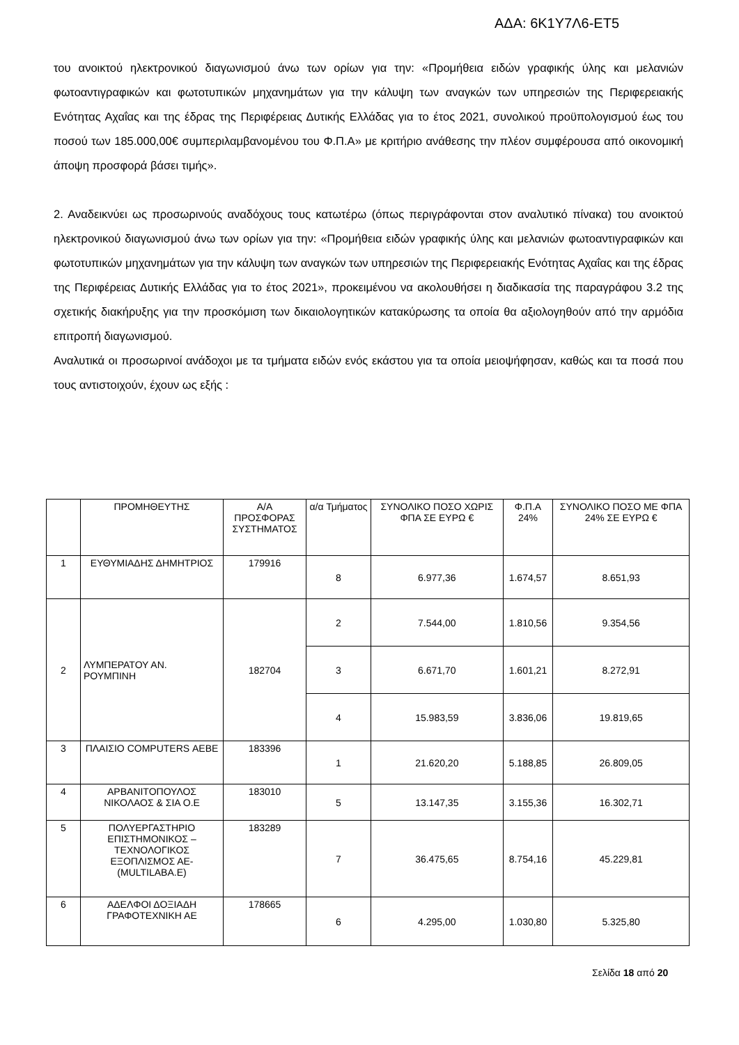ΑΔΑ: 6Κ1Υ7Λ6-ΕΤ5
του ανοικτού ηλεκτρονικού διαγωνισμού άνω των ορίων για την: «Προμήθεια ειδών γραφικής ύλης και μελανιών φωτοαντιγραφικών και φωτοτυπικών μηχανημάτων για την κάλυψη των αναγκών των υπηρεσιών της Περιφερειακής Ενότητας Αχαΐας και της έδρας της Περιφέρειας Δυτικής Ελλάδας για το έτος 2021, συνολικού προϋπολογισμού έως του ποσού των 185.000,00€ συμπεριλαμβανομένου του Φ.Π.Α» με κριτήριο ανάθεσης την πλέον συμφέρουσα από οικονομική άποψη προσφορά βάσει τιμής».
2. Αναδεικνύει ως προσωρινούς αναδόχους τους κατωτέρω (όπως περιγράφονται στον αναλυτικό πίνακα) του ανοικτού ηλεκτρονικού διαγωνισμού άνω των ορίων για την: «Προμήθεια ειδών γραφικής ύλης και μελανιών φωτοαντιγραφικών και φωτοτυπικών μηχανημάτων για την κάλυψη των αναγκών των υπηρεσιών της Περιφερειακής Ενότητας Αχαΐας και της έδρας της Περιφέρειας Δυτικής Ελλάδας για το έτος 2021», προκειμένου να ακολουθήσει η διαδικασία της παραγράφου 3.2 της σχετικής διακήρυξης για την προσκόμιση των δικαιολογητικών κατακύρωσης τα οποία θα αξιολογηθούν από την αρμόδια επιτροπή διαγωνισμού.
Αναλυτικά οι προσωρινοί ανάδοχοι με τα τμήματα ειδών ενός εκάστου για τα οποία μειοψήφησαν, καθώς και τα ποσά που τους αντιστοιχούν, έχουν ως εξής :
| | ΠΡΟΜΗΘΕΥΤΗΣ | Α/Α ΠΡΟΣΦΟΡΑΣ ΣΥΣΤΗΜΑΤΟΣ | α/α Τμήματος | ΣΥΝΟΛΙΚΟ ΠΟΣΟ ΧΩΡΙΣ ΦΠΑ ΣΕ ΕΥΡΩ € | Φ.Π.Α 24% | ΣΥΝΟΛΙΚΟ ΠΟΣΟ ΜΕ ΦΠΑ 24% ΣΕ ΕΥΡΩ € |
| --- | --- | --- | --- | --- | --- | --- |
| 1 | ΕΥΘΥΜΙΑΔΗΣ ΔΗΜΗΤΡΙΟΣ | 179916 | 8 | 6.977,36 | 1.674,57 | 8.651,93 |
| 2 | ΛΥΜΠΕΡΑΤΟΥ ΑΝ. ΡΟΥΜΠΙΝΗ | 182704 | 2 | 7.544,00 | 1.810,56 | 9.354,56 |
| | | | 3 | 6.671,70 | 1.601,21 | 8.272,91 |
| | | | 4 | 15.983,59 | 3.836,06 | 19.819,65 |
| 3 | ΠΛΑΙΣΙΟ COMPUTERS ΑΕΒΕ | 183396 | 1 | 21.620,20 | 5.188,85 | 26.809,05 |
| 4 | ΑΡΒΑΝΙΤΟΠΟΥΛΟΣ ΝΙΚΟΛΑΟΣ & ΣΙΑ Ο.Ε | 183010 | 5 | 13.147,35 | 3.155,36 | 16.302,71 |
| 5 | ΠΟΛΥΕΡΓΑΣΤΗΡΙΟ ΕΠΙΣΤΗΜΟΝΙΚΟΣ – ΤΕΧΝΟΛΟΓΙΚΟΣ ΕΞΟΠΛΙΣΜΟΣ ΑΕ-(MULTILABA.E) | 183289 | 7 | 36.475,65 | 8.754,16 | 45.229,81 |
| 6 | ΑΔΕΛΦΟΙ ΔΟΞΙΑΔΗ ΓΡΑΦΟΤΕΧΝΙΚΗ ΑΕ | 178665 | 6 | 4.295,00 | 1.030,80 | 5.325,80 |
Σελίδα 18 από 20